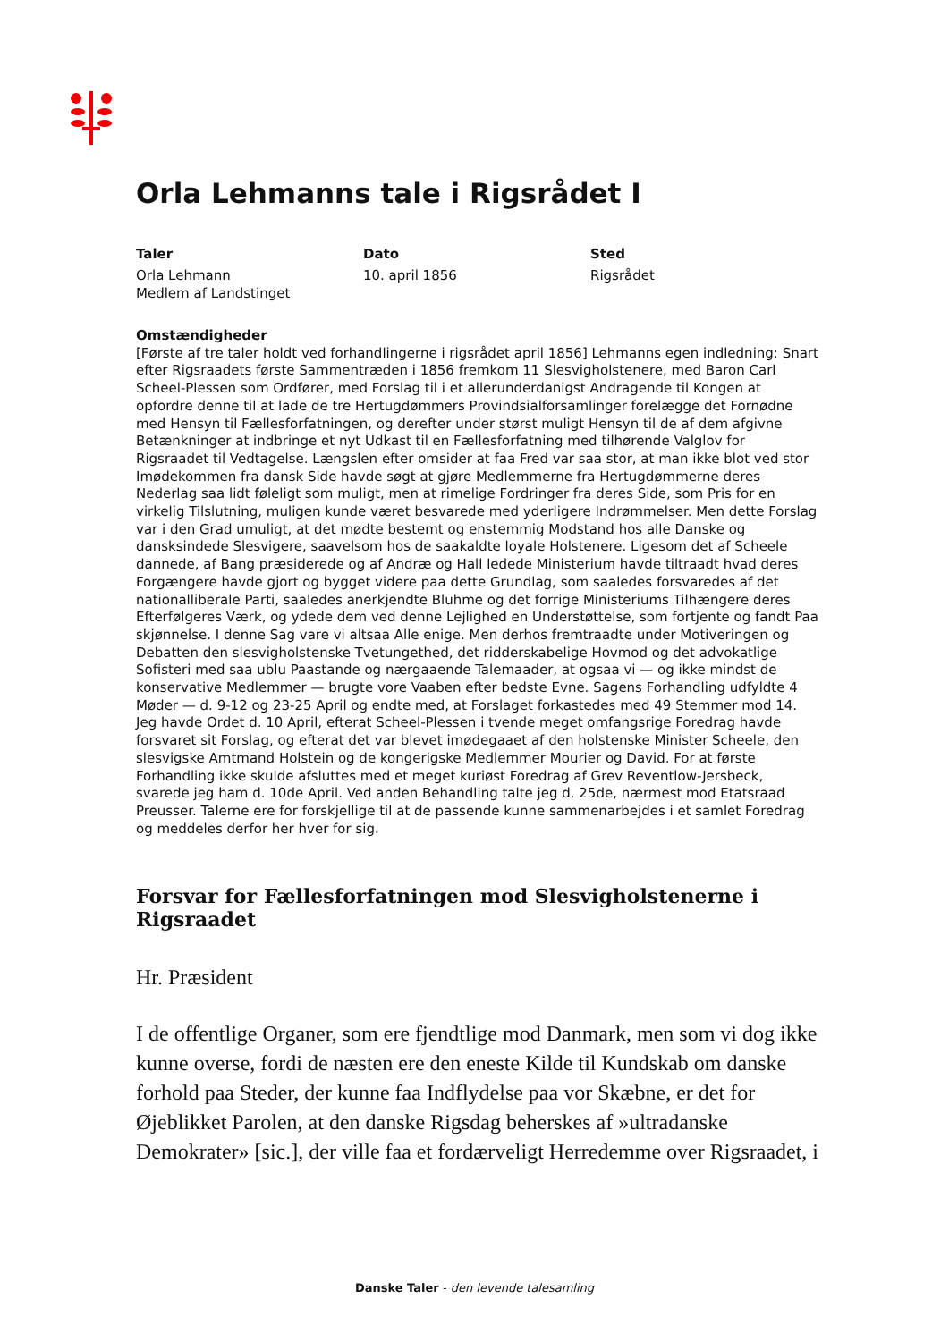Orla Lehmanns tale i Rigsrådet I
Taler
Orla Lehmann
Medlem af Landstinget
Dato
10. april 1856
Sted
Rigsrådet
Omstændigheder
[Første af tre taler holdt ved forhandlingerne i rigsrådet april 1856] Lehmanns egen indledning: Snart efter Rigsraadets første Sammentræden i 1856 fremkom 11 Slesvigholstenere, med Baron Carl Scheel-Plessen som Ordfører, med Forslag til i et allerunderdanigst Andragende til Kongen at opfordre denne til at lade de tre Hertugdømmers Provindsialforsamlinger forelægge det Fornødne med Hensyn til Fællesforfatningen, og derefter under størst muligt Hensyn til de af dem afgivne Betænkninger at indbringe et nyt Udkast til en Fællesforfatning med tilhørende Valglov for Rigsraadet til Vedtagelse. Længslen efter omsider at faa Fred var saa stor, at man ikke blot ved stor Imødekommen fra dansk Side havde søgt at gjøre Medlemmerne fra Hertugdømmerne deres Nederlag saa lidt føleligt som muligt, men at rimelige Fordringer fra deres Side, som Pris for en virkelig Tilslutning, muligen kunde været besvarede med yderligere Indrømmelser. Men dette Forslag var i den Grad umuligt, at det mødte bestemt og enstemmig Modstand hos alle Danske og dansksindede Slesvigere, saavelsom hos de saakaldte loyale Holstenere. Ligesom det af Scheele dannede, af Bang præsiderede og af Andræ og Hall ledede Ministerium havde tiltraadt hvad deres Forgængere havde gjort og bygget videre paa dette Grundlag, som saaledes forsvaredes af det nationalliberale Parti, saaledes anerkjendte Bluhme og det forrige Ministeriums Tilhængere deres Efterfølgeres Værk, og ydede dem ved denne Lejlighed en Understøttelse, som fortjente og fandt Paa skjønnelse. I denne Sag vare vi altsaa Alle enige. Men derhos fremtraadte under Motiveringen og Debatten den slesvigholstenske Tvetungethed, det ridderskabelige Hovmod og det advokatlige Sofisteri med saa ublu Paastande og nærgaaende Talemaader, at ogsaa vi — og ikke mindst de konservative Medlemmer — brugte vore Vaaben efter bedste Evne. Sagens Forhandling udfyldte 4 Møder — d. 9-12 og 23-25 April og endte med, at Forslaget forkastedes med 49 Stemmer mod 14. Jeg havde Ordet d. 10 April, efterat Scheel-Plessen i tvende meget omfangsrige Foredrag havde forsvaret sit Forslag, og efterat det var blevet imødegaaet af den holstenske Minister Scheele, den slesvigske Amtmand Holstein og de kongerigske Medlemmer Mourier og David. For at første Forhandling ikke skulde afsluttes med et meget kuriøst Foredrag af Grev Reventlow-Jersbeck, svarede jeg ham d. 10de April. Ved anden Behandling talte jeg d. 25de, nærmest mod Etatsraad Preusser. Talerne ere for forskjellige til at de passende kunne sammenarbejdes i et samlet Foredrag og meddeles derfor her hver for sig.
Forsvar for Fællesforfatningen mod Slesvigholstenerne i Rigsraadet
Hr. Præsident
I de offentlige Organer, som ere fjendtlige mod Danmark, men som vi dog ikke kunne overse, fordi de næsten ere den eneste Kilde til Kundskab om danske forhold paa Steder, der kunne faa Indflydelse paa vor Skæbne, er det for Øjeblikket Parolen, at den danske Rigsdag beherskes af »ultradanske Demokrater» [sic.], der ville faa et fordærveligt Herredemme over Rigsraadet, i
Danske Taler - den levende talesamling